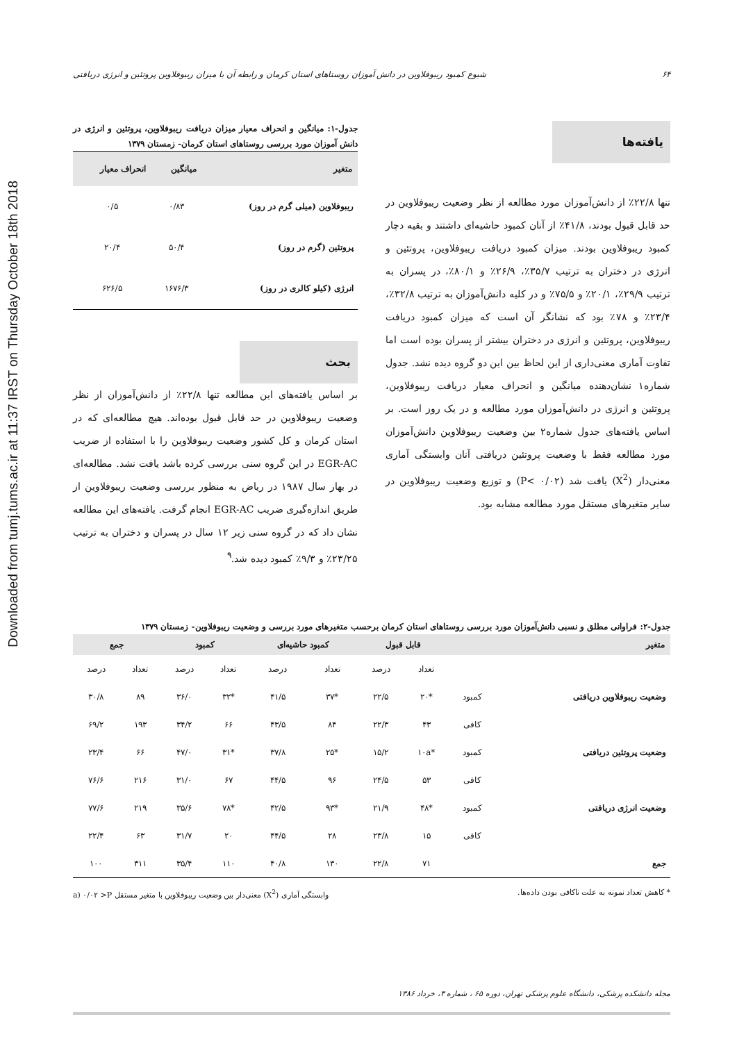Downloaded from tumj.tums.ac.ir at 11:37 IRST on Thursday October 18th 2018
۶۴ شیوع کمبود ریبوفلاوین در دانش آموزان روستاهای استان کرمان و رابطه آن با میزان ریبوفلاوین پروتئین و انرژی دریافتی
یافته‌ها
تنها ۲۲/۸٪ از دانش‌آموزان مورد مطالعه از نظر وضعیت ریبوفلاوین در حد قابل قبول بودند، ۴۱/۸٪ از آنان کمبود حاشیه‌ای داشتند و بقیه دچار کمبود ریبوفلاوین بودند. میزان کمبود دریافت ریبوفلاوین، پروتئین و انرژی در دختران به ترتیب ۳۵/۷٪، ۲۶/۹٪ و ۸۰/۱٪، در پسران به ترتیب ۲۹/۹٪، ۲۰/۱٪ و ۷۵/۵٪ و در کلیه دانش‌آموزان به ترتیب ۳۲/۸٪، ۲۳/۴٪ و ۷۸٪ بود که نشانگر آن است که میزان کمبود دریافت ریبوفلاوین، پروتئین و انرژی در دختران بیشتر از پسران بوده است اما تفاوت آماری معنی‌داری از این لحاظ بین این دو گروه دیده نشد. جدول شماره۱ نشان‌دهنده میانگین و انحراف معیار دریافت ریبوفلاوین، پروتئین و انرژی در دانش‌آموزان مورد مطالعه و در یک روز است. بر اساس یافته‌های جدول شماره۲ بین وضعیت ریبوفلاوین دانش‌آموزان مورد مطالعه فقط با وضعیت پروتئین دریافتی آنان وابستگی آماری معنی‌دار (X<sup>2</sup>) یافت شد (P< ۰/۰۲) و توزیع وضعیت ریبوفلاوین در سایر متغیرهای مستقل مورد مطالعه مشابه بود.
جدول-۱: میانگین و انحراف معیار میزان دریافت ریبوفلاوین، پروتئین و انرژی در دانش آموزان مورد بررسی روستاهای استان کرمان- زمستان ۱۳۷۹
| متغیر | میانگین | انحراف معیار |
| --- | --- | --- |
| ریبوفلاوین (میلی گرم در روز) | ۰/۸۳ | ۰/۵ |
| پروتئین (گرم در روز) | ۵۰/۴ | ۲۰/۴ |
| انرژی (کیلو کالری در روز) | ۱۶۷۶/۳ | ۶۲۶/۵ |
بحث
بر اساس یافته‌های این مطالعه تنها ۲۲/۸٪ از دانش‌آموزان از نظر وضعیت ریبوفلاوین در حد قابل قبول بوده‌اند. هیچ مطالعه‌ای که در استان کرمان و کل کشور وضعیت ریبوفلاوین را با استفاده از ضریب EGR-AC در این گروه سنی بررسی کرده باشد یافت نشد. مطالعه‌ای در بهار سال ۱۹۸۷ در ریاض به منظور بررسی وضعیت ریبوفلاوین از طریق اندازه‌گیری ضریب EGR-AC انجام گرفت. یافته‌های این مطالعه نشان داد که در گروه سنی زیر ۱۲ سال در پسران و دختران به ترتیب ۲۳/۲۵٪ و ۹/۳٪ کمبود دیده شد.<sup>۹</sup>
جدول-۲: فراوانی مطلق و نسبی دانش‌آموزان مورد بررسی روستاهای استان کرمان برحسب متغیرهای مورد بررسی و وضعیت ریبوفلاوین- زمستان ۱۳۷۹
| متغیر | | قابل قبول | | کمبود حاشیه‌ای | | کمبود | | جمع | |
| --- | --- | --- | --- | --- | --- | --- | --- | --- | --- |
| | | تعداد | درصد | تعداد | درصد | تعداد | درصد | تعداد | درصد |
| وضعیت ریبوفلاوین دریافتی | کمبود | *۲۰ | ۲۲/۵ | *۳۷ | ۴۱/۵ | *۳۲ | ۳۶/۰ | ۸۹ | ۳۰/۸ |
| | کافی | ۴۳ | ۲۲/۳ | ۸۴ | ۴۳/۵ | ۶۶ | ۳۴/۲ | ۱۹۳ | ۶۹/۲ |
| وضعیت پروتئین دریافتی | کمبود | *۱۰a | ۱۵/۲ | *۲۵ | ۳۷/۸ | *۳۱ | ۴۷/۰ | ۶۶ | ۲۳/۴ |
| | کافی | ۵۳ | ۲۴/۵ | ۹۶ | ۴۴/۵ | ۶۷ | ۳۱/۰ | ۲۱۶ | ۷۶/۶ |
| وضعیت انرژی دریافتی | کمبود | *۴۸ | ۲۱/۹ | *۹۳ | ۴۲/۵ | *۷۸ | ۳۵/۶ | ۲۱۹ | ۷۷/۶ |
| | کافی | ۱۵ | ۲۳/۸ | ۲۸ | ۴۴/۵ | ۲۰ | ۳۱/۷ | ۶۳ | ۲۲/۴ |
| جمع | | ۷۱ | ۲۲/۸ | ۱۳۰ | ۴۰/۸ | ۱۱۰ | ۳۵/۴ | ۳۱۱ | ۱۰۰ |
* کاهش تعداد نمونه به علت ناکافی بودن داده‌ها. وابستگی آماری (X<sup>2</sup>) معنی‌دار بین وضعیت ریبوفلاوین با متغیر مستقل a) ۰/۰۲ >P
مجله دانشکده پزشکی، دانشگاه علوم پزشکی تهران، دوره ۶۵ ، شماره ۳، خرداد ۱۳۸۶